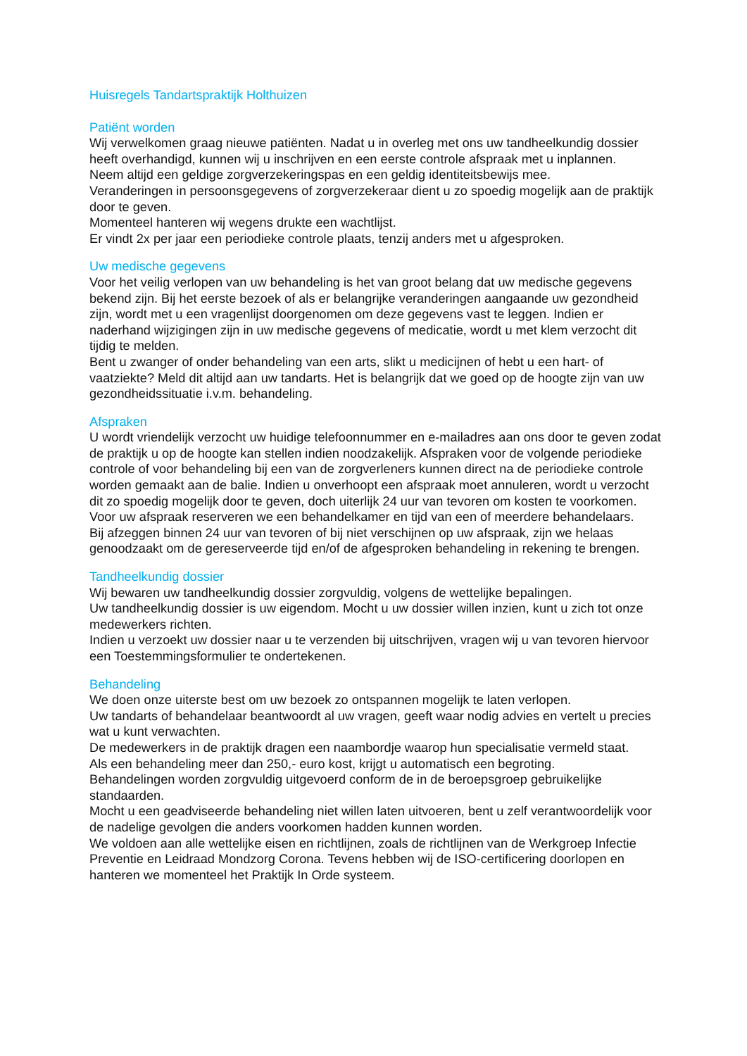Huisregels Tandartspraktijk Holthuizen
Patiënt worden
Wij verwelkomen graag nieuwe patiënten. Nadat u in overleg met ons uw tandheelkundig dossier heeft overhandigd, kunnen wij u inschrijven en een eerste controle afspraak met u inplannen.
Neem altijd een geldige zorgverzekeringspas en een geldig identiteitsbewijs mee.
Veranderingen in persoonsgegevens of zorgverzekeraar dient u zo spoedig mogelijk aan de praktijk door te geven.
Momenteel hanteren wij wegens drukte een wachtlijst.
Er vindt 2x per jaar een periodieke controle plaats, tenzij anders met u afgesproken.
Uw medische gegevens
Voor het veilig verlopen van uw behandeling is het van groot belang dat uw medische gegevens bekend zijn. Bij het eerste bezoek of als er belangrijke veranderingen aangaande uw gezondheid zijn, wordt met u een vragenlijst doorgenomen om deze gegevens vast te leggen. Indien er naderhand wijzigingen zijn in uw medische gegevens of medicatie, wordt u met klem verzocht dit tijdig te melden.
Bent u zwanger of onder behandeling van een arts, slikt u medicijnen of hebt u een hart- of vaatziekte? Meld dit altijd aan uw tandarts. Het is belangrijk dat we goed op de hoogte zijn van uw gezondheidssituatie i.v.m. behandeling.
Afspraken
U wordt vriendelijk verzocht uw huidige telefoonnummer en e-mailadres aan ons door te geven zodat de praktijk u op de hoogte kan stellen indien noodzakelijk. Afspraken voor de volgende periodieke controle of voor behandeling bij een van de zorgverleners kunnen direct na de periodieke controle worden gemaakt aan de balie. Indien u onverhoopt een afspraak moet annuleren, wordt u verzocht dit zo spoedig mogelijk door te geven, doch uiterlijk 24 uur van tevoren om kosten te voorkomen.
Voor uw afspraak reserveren we een behandelkamer en tijd van een of meerdere behandelaars.
Bij afzeggen binnen 24 uur van tevoren of bij niet verschijnen op uw afspraak, zijn we helaas genoodzaakt om de gereserveerde tijd en/of de afgesproken behandeling in rekening te brengen.
Tandheelkundig dossier
Wij bewaren uw tandheelkundig dossier zorgvuldig, volgens de wettelijke bepalingen.
Uw tandheelkundig dossier is uw eigendom. Mocht u uw dossier willen inzien, kunt u zich tot onze medewerkers richten.
Indien u verzoekt uw dossier naar u te verzenden bij uitschrijven, vragen wij u van tevoren hiervoor een Toestemmingsformulier te ondertekenen.
Behandeling
We doen onze uiterste best om uw bezoek zo ontspannen mogelijk te laten verlopen.
Uw tandarts of behandelaar beantwoordt al uw vragen, geeft waar nodig advies en vertelt u precies wat u kunt verwachten.
De medewerkers in de praktijk dragen een naambordje waarop hun specialisatie vermeld staat.
Als een behandeling meer dan 250,- euro kost, krijgt u automatisch een begroting.
Behandelingen worden zorgvuldig uitgevoerd conform de in de beroepsgroep gebruikelijke standaarden.
Mocht u een geadviseerde behandeling niet willen laten uitvoeren, bent u zelf verantwoordelijk voor de nadelige gevolgen die anders voorkomen hadden kunnen worden.
We voldoen aan alle wettelijke eisen en richtlijnen, zoals de richtlijnen van de Werkgroep Infectie Preventie en Leidraad Mondzorg Corona. Tevens hebben wij de ISO-certificering doorlopen en hanteren we momenteel het Praktijk In Orde systeem.